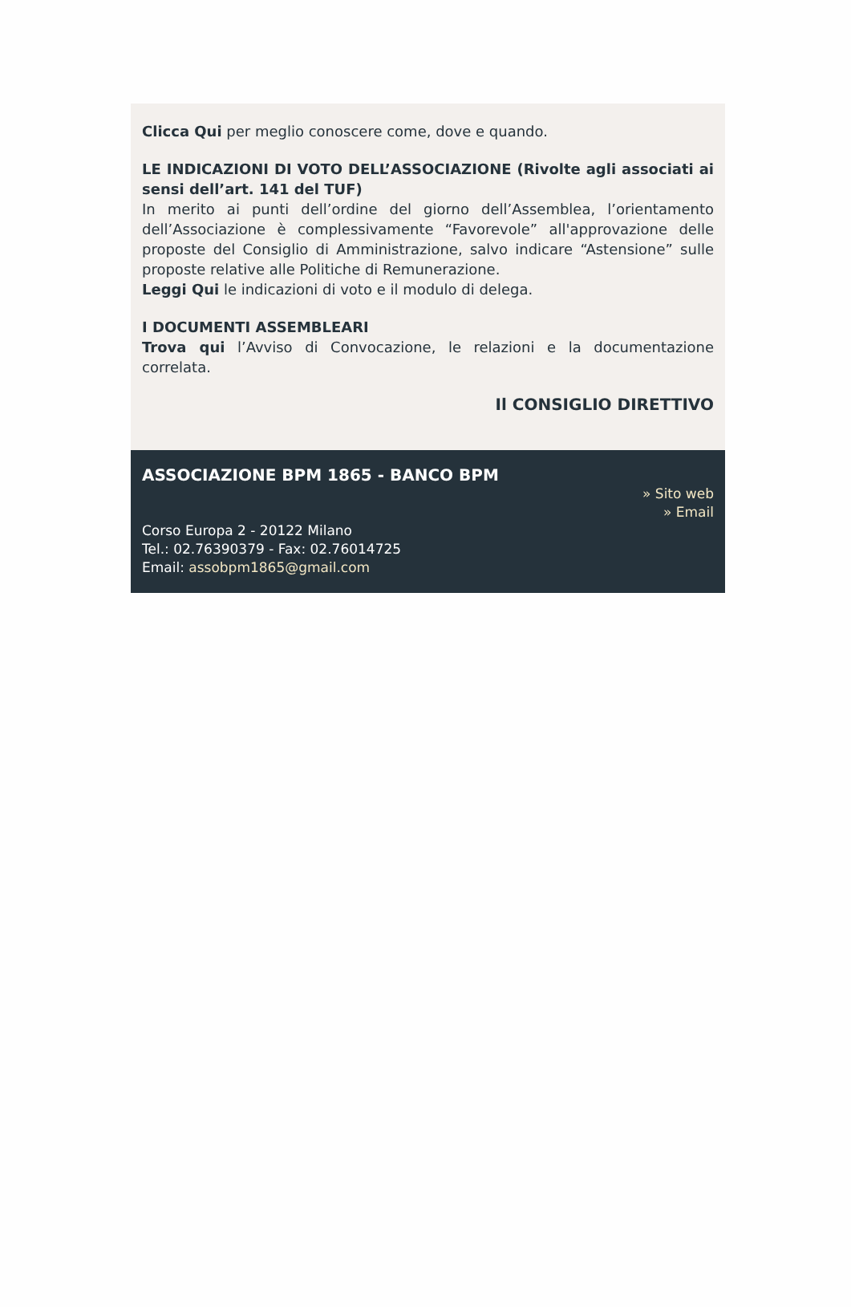Clicca Qui per meglio conoscere come, dove e quando.
LE INDICAZIONI DI VOTO DELL’ASSOCIAZIONE (Rivolte agli associati ai sensi dell’art. 141 del TUF)
In merito ai punti dell’ordine del giorno dell’Assemblea, l’orientamento dell’Associazione è complessivamente “Favorevole” all'approvazione delle proposte del Consiglio di Amministrazione, salvo indicare “Astensione” sulle proposte relative alle Politiche di Remunerazione.
Leggi Qui le indicazioni di voto e il modulo di delega.
I DOCUMENTI ASSEMBLEARI
Trova qui l’Avviso di Convocazione, le relazioni e la documentazione correlata.
Il CONSIGLIO DIRETTIVO
ASSOCIAZIONE BPM 1865 - BANCO BPM
» Sito web
» Email
Corso Europa 2 - 20122 Milano
Tel.: 02.76390379 - Fax: 02.76014725
Email: assobpm1865@gmail.com